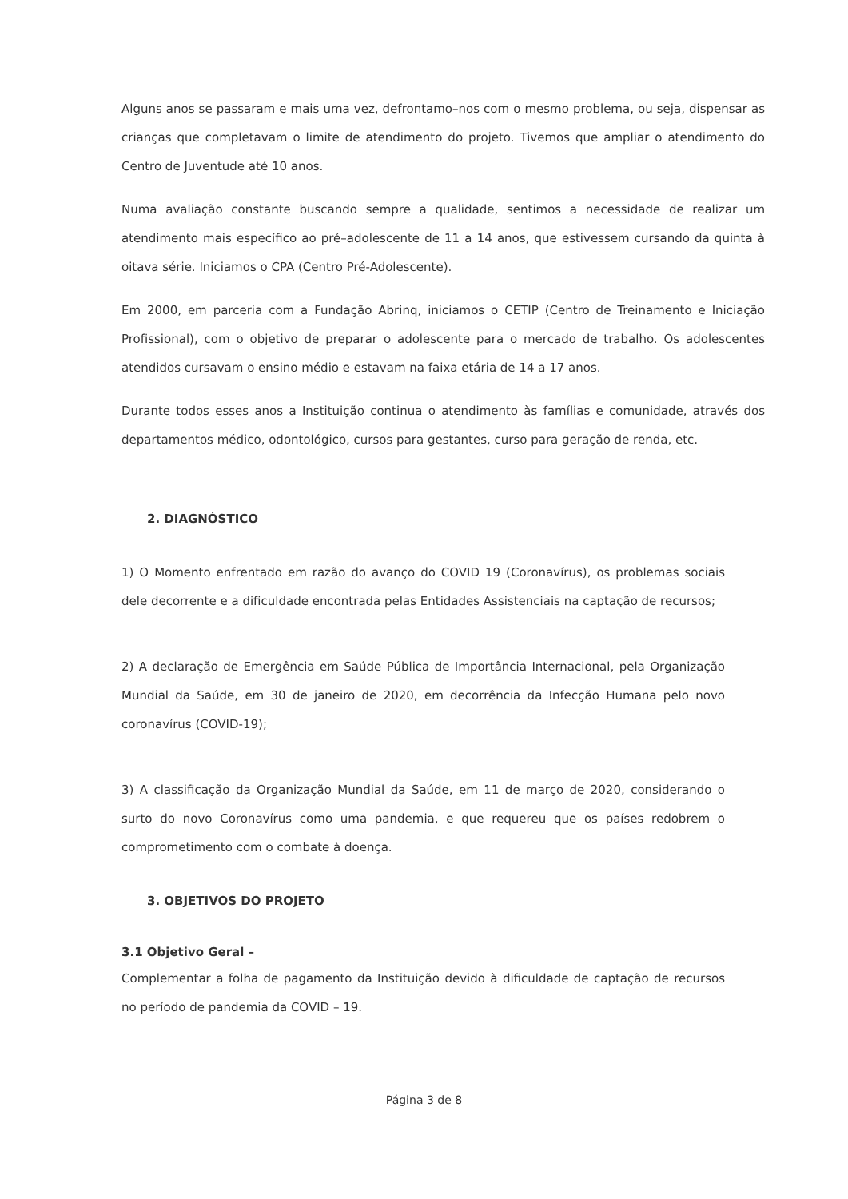Alguns anos se passaram e mais uma vez, defrontamo–nos com o mesmo problema, ou seja, dispensar as crianças que completavam o limite de atendimento do projeto. Tivemos que ampliar o atendimento do Centro de Juventude até 10 anos.
Numa avaliação constante buscando sempre a qualidade, sentimos a necessidade de realizar um atendimento mais específico ao pré–adolescente de 11 a 14 anos, que estivessem cursando da quinta à oitava série. Iniciamos o CPA (Centro Pré-Adolescente).
Em 2000, em parceria com a Fundação Abrinq, iniciamos o CETIP (Centro de Treinamento e Iniciação Profissional), com o objetivo de preparar o adolescente para o mercado de trabalho. Os adolescentes atendidos cursavam o ensino médio e estavam na faixa etária de 14 a 17 anos.
Durante todos esses anos a Instituição continua o atendimento às famílias e comunidade, através dos departamentos médico, odontológico, cursos para gestantes, curso para geração de renda, etc.
2. DIAGNÓSTICO
1) O Momento enfrentado em razão do avanço do COVID 19 (Coronavírus), os problemas sociais dele decorrente e a dificuldade encontrada pelas Entidades Assistenciais na captação de recursos;
2) A declaração de Emergência em Saúde Pública de Importância Internacional, pela Organização Mundial da Saúde, em 30 de janeiro de 2020, em decorrência da Infecção Humana pelo novo coronavírus (COVID-19);
3) A classificação da Organização Mundial da Saúde, em 11 de março de 2020, considerando o surto do novo Coronavírus como uma pandemia, e que requereu que os países redobrem o comprometimento com o combate à doença.
3. OBJETIVOS DO PROJETO
3.1 Objetivo Geral –
Complementar a folha de pagamento da Instituição devido à dificuldade de captação de recursos no período de pandemia da COVID – 19.
Página 3 de 8